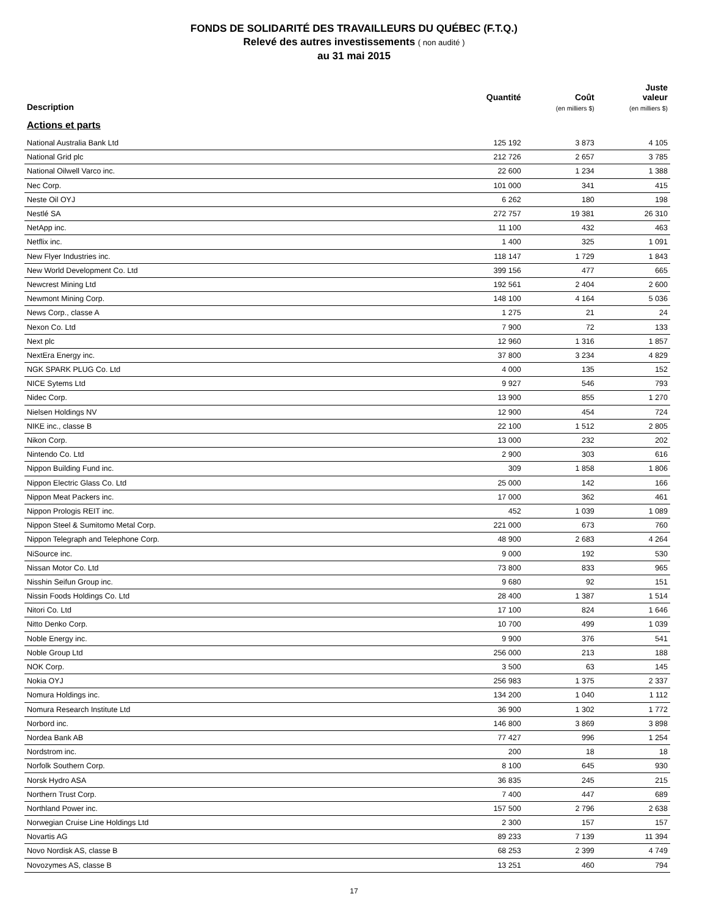FONDS DE SOLIDARITÉ DES TRAVAILLEURS DU QUÉBEC (F.T.Q.)
Relevé des autres investissements ( non audité )
au 31 mai 2015
| Description | Quantité | Coût (en milliers $) | Juste valeur (en milliers $) |
| --- | --- | --- | --- |
| Actions et parts | | | |
| National Australia Bank Ltd | 125 192 | 3 873 | 4 105 |
| National Grid plc | 212 726 | 2 657 | 3 785 |
| National Oilwell Varco inc. | 22 600 | 1 234 | 1 388 |
| Nec Corp. | 101 000 | 341 | 415 |
| Neste Oil OYJ | 6 262 | 180 | 198 |
| Nestlé SA | 272 757 | 19 381 | 26 310 |
| NetApp inc. | 11 100 | 432 | 463 |
| Netflix inc. | 1 400 | 325 | 1 091 |
| New Flyer Industries inc. | 118 147 | 1 729 | 1 843 |
| New World Development Co. Ltd | 399 156 | 477 | 665 |
| Newcrest Mining Ltd | 192 561 | 2 404 | 2 600 |
| Newmont Mining Corp. | 148 100 | 4 164 | 5 036 |
| News Corp., classe A | 1 275 | 21 | 24 |
| Nexon Co. Ltd | 7 900 | 72 | 133 |
| Next plc | 12 960 | 1 316 | 1 857 |
| NextEra Energy inc. | 37 800 | 3 234 | 4 829 |
| NGK SPARK PLUG Co. Ltd | 4 000 | 135 | 152 |
| NICE Sytems Ltd | 9 927 | 546 | 793 |
| Nidec Corp. | 13 900 | 855 | 1 270 |
| Nielsen Holdings NV | 12 900 | 454 | 724 |
| NIKE inc., classe B | 22 100 | 1 512 | 2 805 |
| Nikon Corp. | 13 000 | 232 | 202 |
| Nintendo Co. Ltd | 2 900 | 303 | 616 |
| Nippon Building Fund inc. | 309 | 1 858 | 1 806 |
| Nippon Electric Glass Co. Ltd | 25 000 | 142 | 166 |
| Nippon Meat Packers inc. | 17 000 | 362 | 461 |
| Nippon Prologis REIT inc. | 452 | 1 039 | 1 089 |
| Nippon Steel & Sumitomo Metal Corp. | 221 000 | 673 | 760 |
| Nippon Telegraph and Telephone Corp. | 48 900 | 2 683 | 4 264 |
| NiSource inc. | 9 000 | 192 | 530 |
| Nissan Motor Co. Ltd | 73 800 | 833 | 965 |
| Nisshin Seifun Group inc. | 9 680 | 92 | 151 |
| Nissin Foods Holdings Co. Ltd | 28 400 | 1 387 | 1 514 |
| Nitori Co. Ltd | 17 100 | 824 | 1 646 |
| Nitto Denko Corp. | 10 700 | 499 | 1 039 |
| Noble Energy inc. | 9 900 | 376 | 541 |
| Noble Group Ltd | 256 000 | 213 | 188 |
| NOK Corp. | 3 500 | 63 | 145 |
| Nokia OYJ | 256 983 | 1 375 | 2 337 |
| Nomura Holdings inc. | 134 200 | 1 040 | 1 112 |
| Nomura Research Institute Ltd | 36 900 | 1 302 | 1 772 |
| Norbord inc. | 146 800 | 3 869 | 3 898 |
| Nordea Bank AB | 77 427 | 996 | 1 254 |
| Nordstrom inc. | 200 | 18 | 18 |
| Norfolk Southern Corp. | 8 100 | 645 | 930 |
| Norsk Hydro ASA | 36 835 | 245 | 215 |
| Northern Trust Corp. | 7 400 | 447 | 689 |
| Northland Power inc. | 157 500 | 2 796 | 2 638 |
| Norwegian Cruise Line Holdings Ltd | 2 300 | 157 | 157 |
| Novartis AG | 89 233 | 7 139 | 11 394 |
| Novo Nordisk AS, classe B | 68 253 | 2 399 | 4 749 |
| Novozymes AS, classe B | 13 251 | 460 | 794 |
17